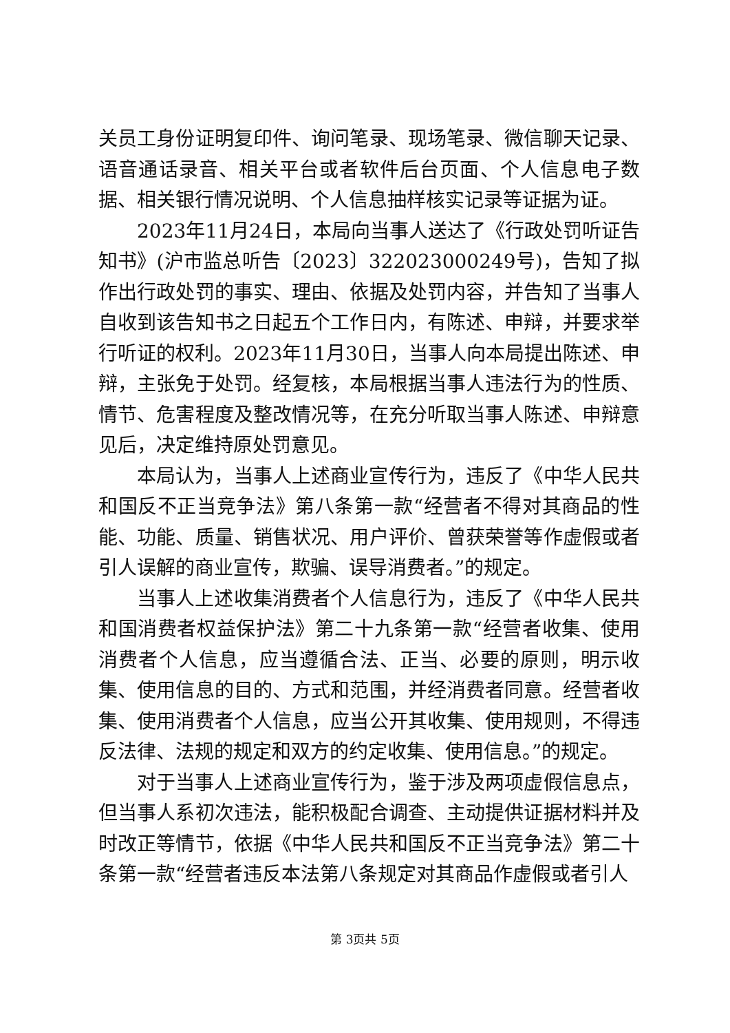关员工身份证明复印件、询问笔录、现场笔录、微信聊天记录、语音通话录音、相关平台或者软件后台页面、个人信息电子数据、相关银行情况说明、个人信息抽样核实记录等证据为证。
2023年11月24日，本局向当事人送达了《行政处罚听证告知书》(沪市监总听告〔2023〕322023000249号)，告知了拟作出行政处罚的事实、理由、依据及处罚内容，并告知了当事人自收到该告知书之日起五个工作日内，有陈述、申辩，并要求举行听证的权利。2023年11月30日，当事人向本局提出陈述、申辩，主张免于处罚。经复核，本局根据当事人违法行为的性质、情节、危害程度及整改情况等，在充分听取当事人陈述、申辩意见后，决定维持原处罚意见。
本局认为，当事人上述商业宣传行为，违反了《中华人民共和国反不正当竞争法》第八条第一款“经营者不得对其商品的性能、功能、质量、销售状况、用户评价、曾获荣誉等作虚假或者引人误解的商业宣传，欺骗、误导消费者。”的规定。
当事人上述收集消费者个人信息行为，违反了《中华人民共和国消费者权益保护法》第二十九条第一款“经营者收集、使用消费者个人信息，应当遵循合法、正当、必要的原则，明示收集、使用信息的目的、方式和范围，并经消费者同意。经营者收集、使用消费者个人信息，应当公开其收集、使用规则，不得违反法律、法规的规定和双方的约定收集、使用信息。”的规定。
对于当事人上述商业宣传行为，鉴于涉及两项虚假信息点，但当事人系初次违法，能积极配合调查、主动提供证据材料并及时改正等情节，依据《中华人民共和国反不正当竞争法》第二十条第一款“经营者违反本法第八条规定对其商品作虚假或者引人
第 3页共 5页